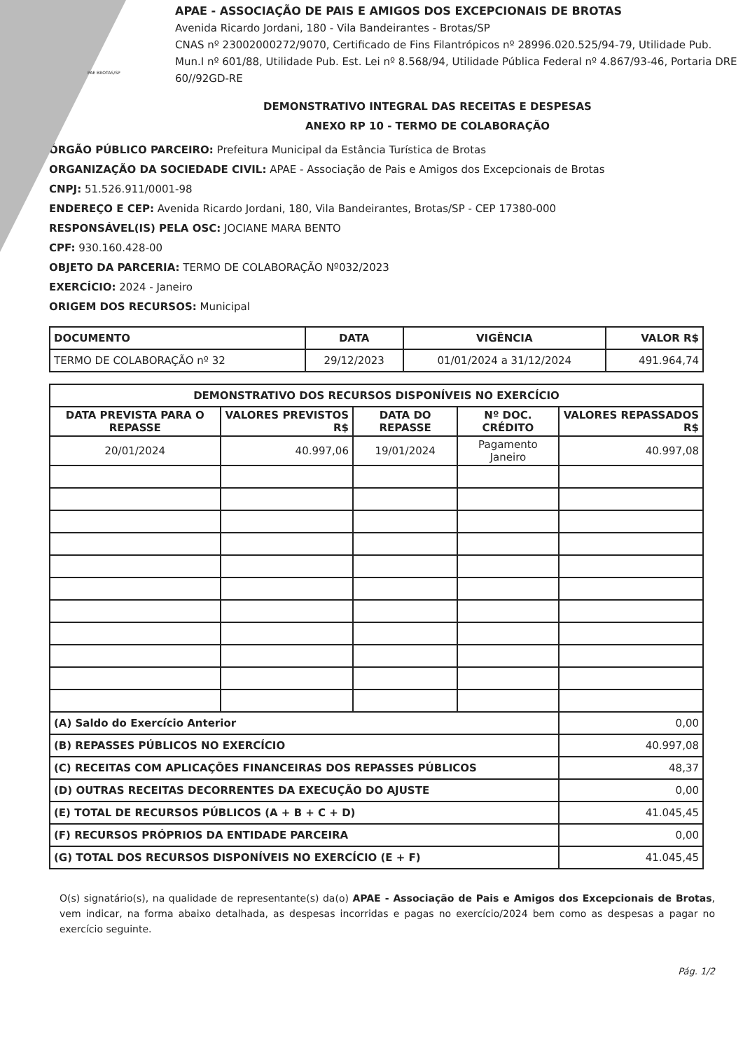PAE BROTAS/SP
APAE - ASSOCIAÇÃO DE PAIS E AMIGOS DOS EXCEPCIONAIS DE BROTAS
Avenida Ricardo Jordani, 180 - Vila Bandeirantes - Brotas/SP
CNAS nº 23002000272/9070, Certificado de Fins Filantrópicos nº 28996.020.525/94-79, Utilidade Pub. Mun.I nº 601/88, Utilidade Pub. Est. Lei nº 8.568/94, Utilidade Pública Federal nº 4.867/93-46, Portaria DRE 60//92GD-RE
DEMONSTRATIVO INTEGRAL DAS RECEITAS E DESPESAS
ANEXO RP 10 - TERMO DE COLABORAÇÃO
ÓRGÃO PÚBLICO PARCEIRO: Prefeitura Municipal da Estância Turística de Brotas
ORGANIZAÇÃO DA SOCIEDADE CIVIL: APAE - Associação de Pais e Amigos dos Excepcionais de Brotas
CNPJ: 51.526.911/0001-98
ENDEREÇO E CEP: Avenida Ricardo Jordani, 180, Vila Bandeirantes, Brotas/SP - CEP 17380-000
RESPONSÁVEL(IS) PELA OSC: JOCIANE MARA BENTO
CPF: 930.160.428-00
OBJETO DA PARCERIA: TERMO DE COLABORAÇÃO Nº032/2023
EXERCÍCIO: 2024 - Janeiro
ORIGEM DOS RECURSOS: Municipal
| DOCUMENTO | DATA | VIGÊNCIA | VALOR R$ |
| --- | --- | --- | --- |
| TERMO DE COLABORAÇÃO nº 32 | 29/12/2023 | 01/01/2024 a 31/12/2024 | 491.964,74 |
| DEMONSTRATIVO DOS RECURSOS DISPONÍVEIS NO EXERCÍCIO | | | | |
| --- | --- | --- | --- | --- |
| DATA PREVISTA PARA O REPASSE | VALORES PREVISTOS R$ | DATA DO REPASSE | Nº DOC. CRÉDITO | VALORES REPASSADOS R$ |
| 20/01/2024 | 40.997,06 | 19/01/2024 | Pagamento Janeiro | 40.997,08 |
| (A) Saldo do Exercício Anterior | | | | 0,00 |
| (B) REPASSES PÚBLICOS NO EXERCÍCIO | | | | 40.997,08 |
| (C) RECEITAS COM APLICAÇÕES FINANCEIRAS DOS REPASSES PÚBLICOS | | | | 48,37 |
| (D) OUTRAS RECEITAS DECORRENTES DA EXECUÇÃO DO AJUSTE | | | | 0,00 |
| (E) TOTAL DE RECURSOS PÚBLICOS (A + B + C + D) | | | | 41.045,45 |
| (F) RECURSOS PRÓPRIOS DA ENTIDADE PARCEIRA | | | | 0,00 |
| (G) TOTAL DOS RECURSOS DISPONÍVEIS NO EXERCÍCIO (E + F) | | | | 41.045,45 |
O(s) signatário(s), na qualidade de representante(s) da(o) APAE - Associação de Pais e Amigos dos Excepcionais de Brotas, vem indicar, na forma abaixo detalhada, as despesas incorridas e pagas no exercício/2024 bem como as despesas a pagar no exercício seguinte.
Pág. 1/2